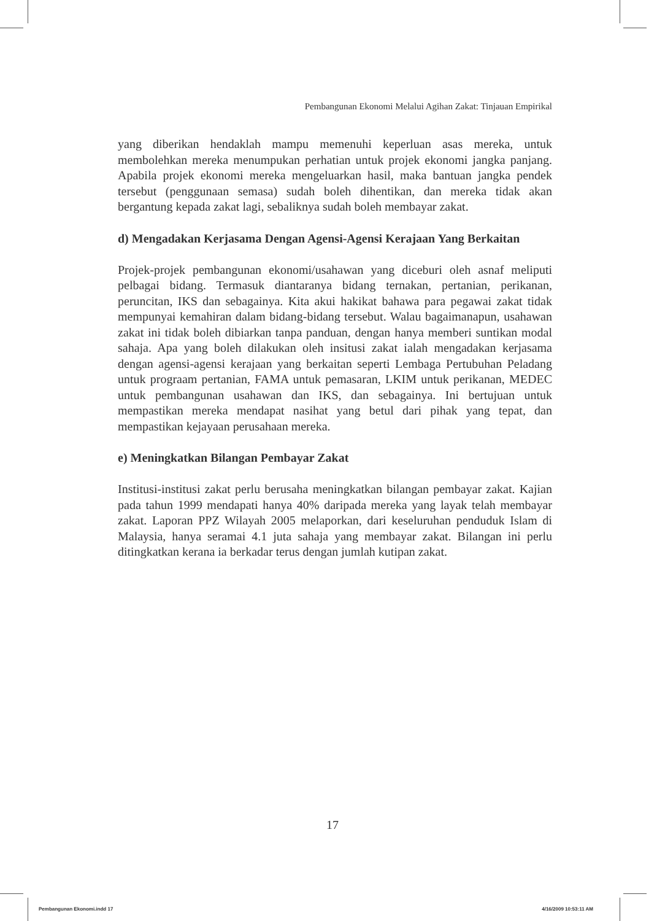Pembangunan Ekonomi Melalui Agihan Zakat: Tinjauan Empirikal
yang diberikan hendaklah mampu memenuhi keperluan asas mereka, untuk membolehkan mereka menumpukan perhatian untuk projek ekonomi jangka panjang. Apabila projek ekonomi mereka mengeluarkan hasil, maka bantuan jangka pendek tersebut (penggunaan semasa) sudah boleh dihentikan, dan mereka tidak akan bergantung kepada zakat lagi, sebaliknya sudah boleh membayar zakat.
d) Mengadakan Kerjasama Dengan Agensi-Agensi Kerajaan Yang Berkaitan
Projek-projek pembangunan ekonomi/usahawan yang diceburi oleh asnaf meliputi pelbagai bidang. Termasuk diantaranya bidang ternakan, pertanian, perikanan, peruncitan, IKS dan sebagainya. Kita akui hakikat bahawa para pegawai zakat tidak mempunyai kemahiran dalam bidang-bidang tersebut. Walau bagaimanapun, usahawan zakat ini tidak boleh dibiarkan tanpa panduan, dengan hanya memberi suntikan modal sahaja. Apa yang boleh dilakukan oleh insitusi zakat ialah mengadakan kerjasama dengan agensi-agensi kerajaan yang berkaitan seperti Lembaga Pertubuhan Peladang untuk prograam pertanian, FAMA untuk pemasaran, LKIM untuk perikanan, MEDEC untuk pembangunan usahawan dan IKS, dan sebagainya. Ini bertujuan untuk mempastikan mereka mendapat nasihat yang betul dari pihak yang tepat, dan mempastikan kejayaan perusahaan mereka.
e) Meningkatkan Bilangan Pembayar Zakat
Institusi-institusi zakat perlu berusaha meningkatkan bilangan pembayar zakat. Kajian pada tahun 1999 mendapati hanya 40% daripada mereka yang layak telah membayar zakat. Laporan PPZ Wilayah 2005 melaporkan, dari keseluruhan penduduk Islam di Malaysia, hanya seramai 4.1 juta sahaja yang membayar zakat. Bilangan ini perlu ditingkatkan kerana ia berkadar terus dengan jumlah kutipan zakat.
17
Pembangunan Ekonomi.indd 17 4/16/2009 10:53:11 AM